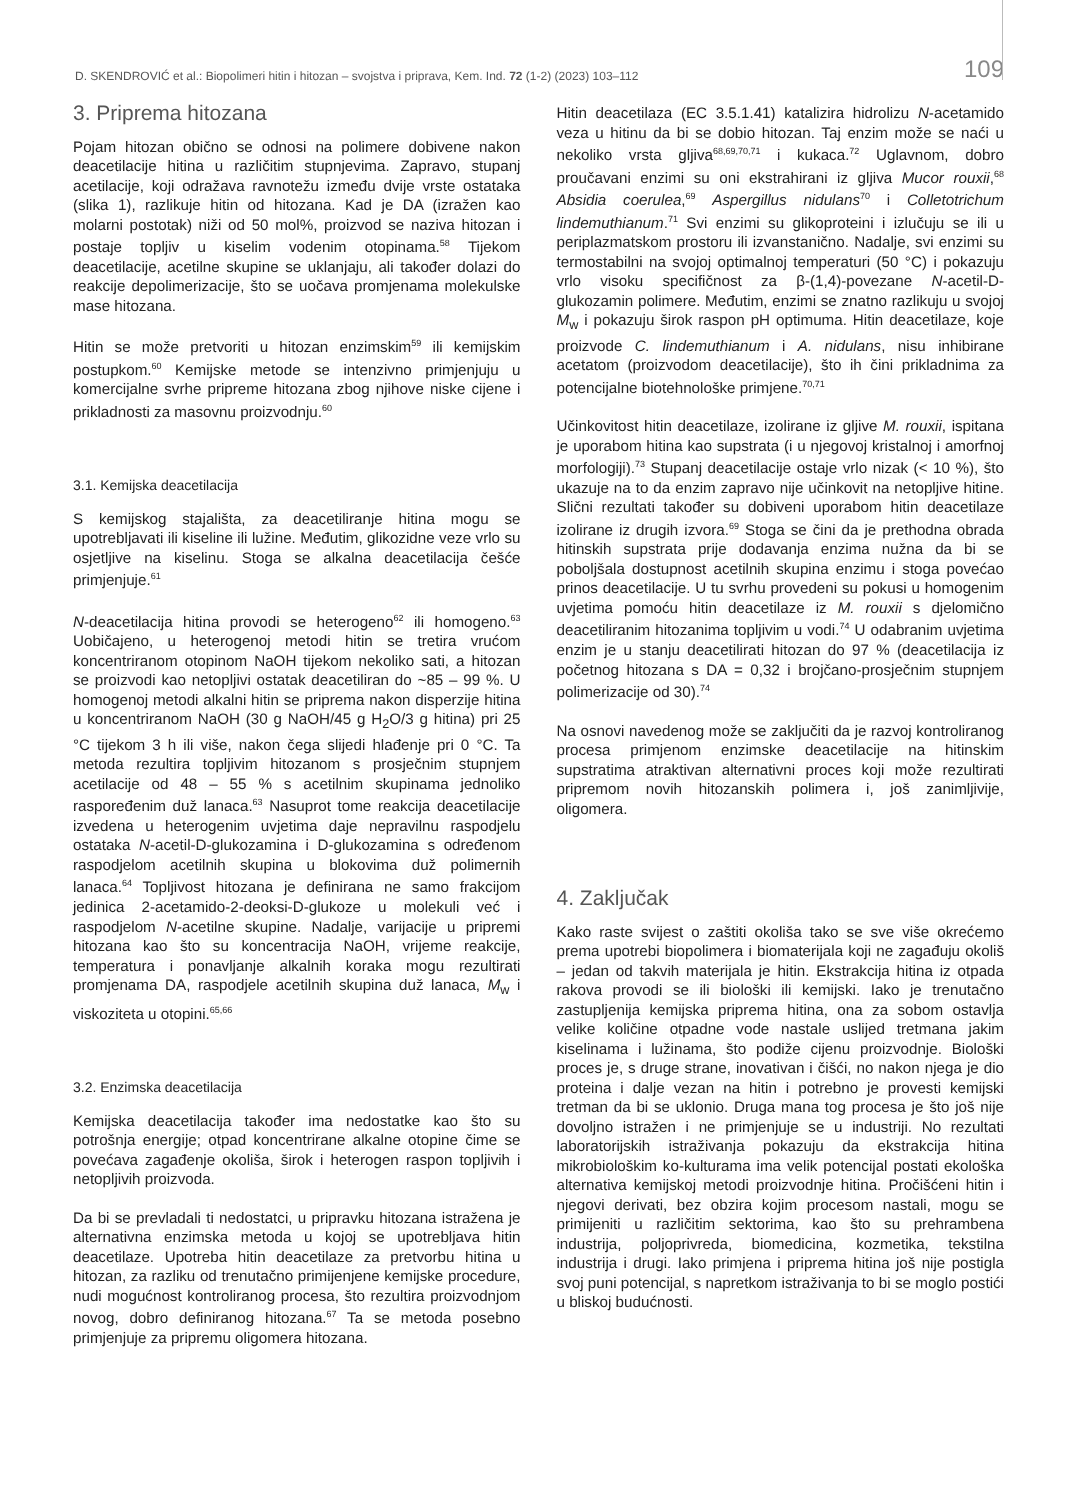D. SKENDROVIĆ et al.: Biopolimeri hitin i hitozan – svojstva i priprava, Kem. Ind. 72 (1-2) (2023) 103–112 109
3. Priprema hitozana
Pojam hitozan obično se odnosi na polimere dobivene nakon deacetilacije hitina u različitim stupnjevima. Zapravo, stupanj acetilacije, koji odražava ravnotežu između dvije vrste ostataka (slika 1), razlikuje hitin od hitozana. Kad je DA (izražen kao molarni postotak) niži od 50 mol%, proizvod se naziva hitozan i postaje topljiv u kiselim vodenim otopinama.<sup>58</sup> Tijekom deacetilacije, acetilne skupine se uklanjaju, ali također dolazi do reakcije depolimerizacije, što se uočava promjenama molekulske mase hitozana.
Hitin se može pretvoriti u hitozan enzimskim<sup>59</sup> ili kemijskim postupkom.<sup>60</sup> Kemijske metode se intenzivno primjenjuju u komercijalne svrhe pripreme hitozana zbog njihove niske cijene i prikladnosti za masovnu proizvodnju.<sup>60</sup>
3.1. Kemijska deacetilacija
S kemijskog stajališta, za deacetiliranje hitina mogu se upotrebljavati ili kiseline ili lužine. Međutim, glikozidne veze vrlo su osjetljive na kiselinu. Stoga se alkalna deacetilacija češće primjenjuje.<sup>61</sup>
N-deacetilacija hitina provodi se heterogeno<sup>62</sup> ili homogeno.<sup>63</sup> Uobičajeno, u heterogenoj metodi hitin se tretira vrućom koncentriranom otopinom NaOH tijekom nekoliko sati, a hitozan se proizvodi kao netopljivi ostatak deacetiliran do ~85 – 99 %. U homogenoj metodi alkalni hitin se priprema nakon disperzije hitina u koncentriranom NaOH (30 g NaOH/45 g H<sub>2</sub>O/3 g hitina) pri 25 °C tijekom 3 h ili više, nakon čega slijedi hlađenje pri 0 °C. Ta metoda rezultira topljivim hitozanom s prosječnim stupnjem acetilacije od 48 – 55 % s acetilnim skupinama jednoliko raspoređenim duž lanaca.<sup>63</sup> Nasuprot tome reakcija deacetilacije izvedena u heterogenim uvjetima daje nepravilnu raspodjelu ostataka N-acetil-D-glukozamina i D-glukozamina s određenom raspodjelom acetilnih skupina u blokovima duž polimernih lanaca.<sup>64</sup> Topljivost hitozana je definirana ne samo frakcijom jedinica 2-acetamido-2-deoksi-D-glukoze u molekuli već i raspodjelom N-acetilne skupine. Nadalje, varijacije u pripremi hitozana kao što su koncentracija NaOH, vrijeme reakcije, temperatura i ponavljanje alkalnih koraka mogu rezultirati promjenama DA, raspodjele acetilnih skupina duž lanaca, M<sub>w</sub> i viskoziteta u otopini.<sup>65,66</sup>
3.2. Enzimska deacetilacija
Kemijska deacetilacija također ima nedostatke kao što su potrošnja energije; otpad koncentrirane alkalne otopine čime se povećava zagađenje okoliša, širok i heterogen raspon topljivih i netopljivih proizvoda.
Da bi se prevladali ti nedostatci, u pripravku hitozana istražena je alternativna enzimska metoda u kojoj se upotrebljava hitin deacetilaze. Upotreba hitin deacetilaze za pretvorbu hitina u hitozan, za razliku od trenutačno primijenjene kemijske procedure, nudi mogućnost kontroliranog procesa, što rezultira proizvodnjom novog, dobro definiranog hitozana.<sup>67</sup> Ta se metoda posebno primjenjuje za pripremu oligomera hitozana.
Hitin deacetilaza (EC 3.5.1.41) katalizira hidrolizu N-acetamido veza u hitinu da bi se dobio hitozan. Taj enzim može se naći u nekoliko vrsta gljiva<sup>68,69,70,71</sup> i kukaca.<sup>72</sup> Uglavnom, dobro proučavani enzimi su oni ekstrahirani iz gljiva Mucor rouxii,<sup>68</sup> Absidia coerulea,<sup>69</sup> Aspergillus nidulans<sup>70</sup> i Colletotrichum lindemuthianum.<sup>71</sup> Svi enzimi su glikoproteini i izlučuju se ili u periplazmatskom prostoru ili izvanstanično. Nadalje, svi enzimi su termostabilni na svojoj optimalnoj temperaturi (50 °C) i pokazuju vrlo visoku specifičnost za β-(1,4)-povezane N-acetil-D-glukozamin polimere. Međutim, enzimi se znatno razlikuju u svojoj M<sub>w</sub> i pokazuju širok raspon pH optimuma. Hitin deacetilaze, koje proizvode C. lindemuthianum i A. nidulans, nisu inhibirane acetatom (proizvodom deacetilacije), što ih čini prikladnima za potencijalne biotehnološke primjene.<sup>70,71</sup>
Učinkovitost hitin deacetilaze, izolirane iz gljive M. rouxii, ispitana je uporabom hitina kao supstrata (i u njegovoj kristalnoj i amorfnoj morfologiji).<sup>73</sup> Stupanj deacetilacije ostaje vrlo nizak (< 10 %), što ukazuje na to da enzim zapravo nije učinkovit na netopljive hitine. Slični rezultati također su dobiveni uporabom hitin deacetilaze izolirane iz drugih izvora.<sup>69</sup> Stoga se čini da je prethodna obrada hitinskih supstrata prije dodavanja enzima nužna da bi se poboljšala dostupnost acetilnih skupina enzimu i stoga povećao prinos deacetilacije. U tu svrhu provedeni su pokusi u homogenim uvjetima pomoću hitin deacetilaze iz M. rouxii s djelomično deacetiliranim hitozanima topljivim u vodi.<sup>74</sup> U odabranim uvjetima enzim je u stanju deacetilirati hitozan do 97 % (deacetilacija iz početnog hitozana s DA = 0,32 i brojčano-prosječnim stupnjem polimerizacije od 30).<sup>74</sup>
Na osnovi navedenog može se zaključiti da je razvoj kontroliranog procesa primjenom enzimske deacetilacije na hitinskim supstratima atraktivan alternativni proces koji može rezultirati pripremom novih hitozanskih polimera i, još zanimljivije, oligomera.
4. Zaključak
Kako raste svijest o zaštiti okoliša tako se sve više okrećemo prema upotrebi biopolimera i biomaterijala koji ne zagađuju okoliš – jedan od takvih materijala je hitin. Ekstrakcija hitina iz otpada rakova provodi se ili biološki ili kemijski. Iako je trenutačno zastupljenija kemijska priprema hitina, ona za sobom ostavlja velike količine otpadne vode nastale uslijed tretmana jakim kiselinama i lužinama, što podiže cijenu proizvodnje. Biološki proces je, s druge strane, inovativan i čišći, no nakon njega je dio proteina i dalje vezan na hitin i potrebno je provesti kemijski tretman da bi se uklonio. Druga mana tog procesa je što još nije dovoljno istražen i ne primjenjuje se u industriji. No rezultati laboratorijskih istraživanja pokazuju da ekstrakcija hitina mikrobiološkim ko-kulturama ima velik potencijal postati ekološka alternativa kemijskoj metodi proizvodnje hitina. Pročišćeni hitin i njegovi derivati, bez obzira kojim procesom nastali, mogu se primijeniti u različitim sektorima, kao što su prehrambena industrija, poljoprivreda, biomedicina, kozmetika, tekstilna industrija i drugi. Iako primjena i priprema hitina još nije postigla svoj puni potencijal, s napretkom istraživanja to bi se moglo postići u bliskoj budućnosti.